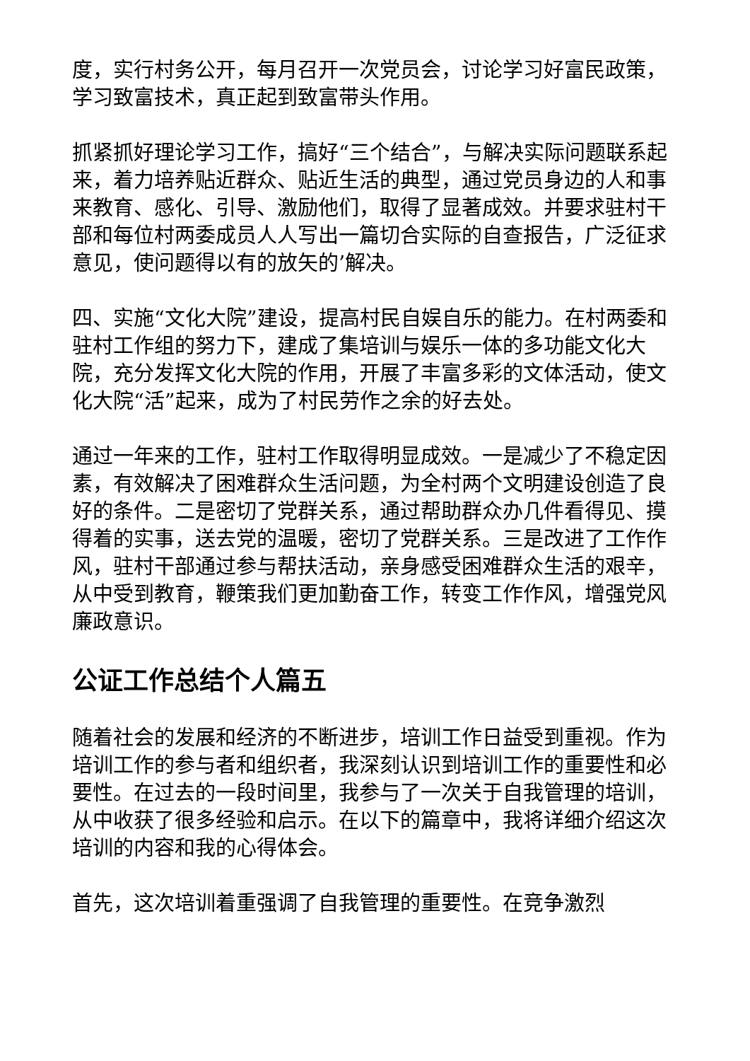度，实行村务公开，每月召开一次党员会，讨论学习好富民政策，学习致富技术，真正起到致富带头作用。
抓紧抓好理论学习工作，搞好“三个结合”，与解决实际问题联系起来，着力培养贴近群众、贴近生活的典型，通过党员身边的人和事来教育、感化、引导、激励他们，取得了显著成效。并要求驻村干部和每位村两委成员人人写出一篇切合实际的自查报告，广泛征求意见，使问题得以有的放矢的’解决。
四、实施“文化大院”建设，提高村民自娱自乐的能力。在村两委和驻村工作组的努力下，建成了集培训与娱乐一体的多功能文化大院，充分发挥文化大院的作用，开展了丰富多彩的文体活动，使文化大院“活”起来，成为了村民劳作之余的好去处。
通过一年来的工作，驻村工作取得明显成效。一是减少了不稳定因素，有效解决了困难群众生活问题，为全村两个文明建设创造了良好的条件。二是密切了党群关系，通过帮助群众办几件看得见、摸得着的实事，送去党的温暖，密切了党群关系。三是改进了工作作风，驻村干部通过参与帮扶活动，亲身感受困难群众生活的艰辛，从中受到教育，鞭策我们更加勤奋工作，转变工作作风，增强党风廉政意识。
公证工作总结个人篇五
随着社会的发展和经济的不断进步，培训工作日益受到重视。作为培训工作的参与者和组织者，我深刻认识到培训工作的重要性和必要性。在过去的一段时间里，我参与了一次关于自我管理的培训，从中收获了很多经验和启示。在以下的篇章中，我将详细介绍这次培训的内容和我的心得体会。
首先，这次培训着重强调了自我管理的重要性。在竞争激烈